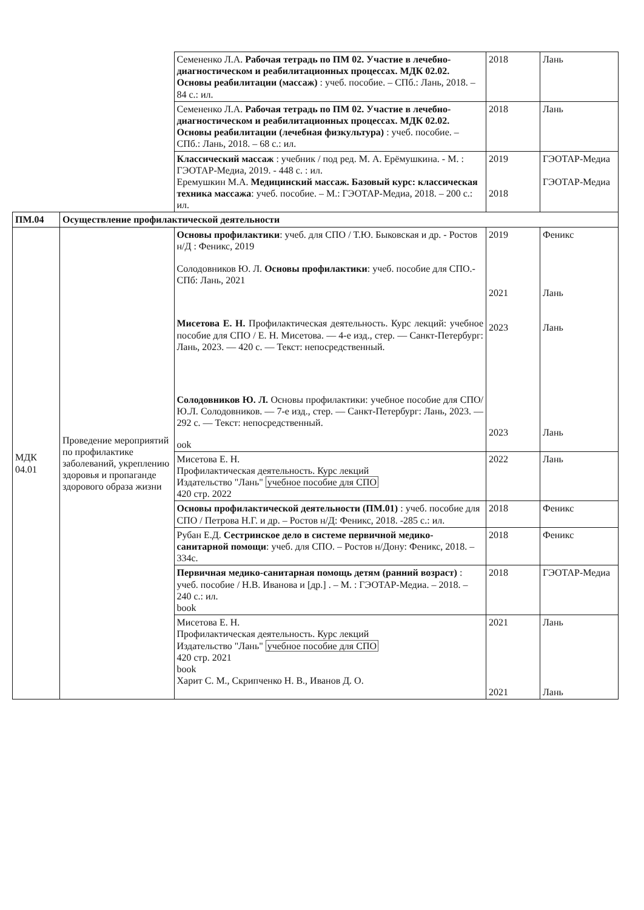| | | Семененко Л.А. Рабочая тетрадь по ПМ 02. Участие в лечебно-диагностическом и реабилитационных процессах. МДК 02.02. Основы реабилитации (массаж) : учеб. пособие. – СПб.: Лань, 2018. – 84 с.: ил. | 2018 | Лань |
| | | Семененко Л.А. Рабочая тетрадь по ПМ 02. Участие в лечебно-диагностическом и реабилитационных процессах. МДК 02.02. Основы реабилитации (лечебная физкультура) : учеб. пособие. – СПб.: Лань, 2018. – 68 с.: ил. | 2018 | Лань |
| | | Классический массаж : учебник / под ред. М. А. Ерёмушкина. - М. : ГЭОТАР-Медиа, 2019. - 448 с. : ил. Еремушкин М.А. Медицинский массаж. Базовый курс: классическая техника массажа : учеб. пособие. – М.: ГЭОТАР-Медиа, 2018. – 200 с.: ил. | 2019 2018 | ГЭОТАР-Медиа ГЭОТАР-Медиа |
| ПМ.04 | Осуществление профилактической деятельности | | | |
| МДК 04.01 | Проведение мероприятий по профилактике заболеваний, укреплению здоровья и пропаганде здорового образа жизни | Основы профилактики : учеб. для СПО / Т.Ю. Быковская и др. - Ростов н/Д : Феникс, 2019 Солодовников Ю. Л. Основы профилактики : учеб. пособие для СПО.- СПб: Лань, 2021 Мисетова Е. Н. Профилактическая деятельность. Курс лекций: учебное пособие для СПО / Е. Н. Мисетова. — 4-е изд., стер. — Санкт-Петербург: Лань, 2023. — 420 с. — Текст: непосредственный. Солодовников Ю. Л. Основы профилактики: учебное пособие для СПО/Ю.Л. Солодовников. — 7-е изд., стер. — Санкт-Петербург: Лань, 2023. — 292 с. — Текст: непосредственный. ook | 2019 2021 2023 2023 | Феникс Лань Лань Лань |
| | | Мисетова Е. Н. Профилактическая деятельность. Курс лекций Издательство "Лань" учебное пособие для СПО 420 стр. 2022 | 2022 | Лань |
| | | Основы профилактической деятельности (ПМ.01) : учеб. пособие для СПО / Петрова Н.Г. и др. – Ростов н/Д: Феникс, 2018. -285 с.: ил. | 2018 | Феникс |
| | | Рубан Е.Д. Сестринское дело в системе первичной медико-санитарной помощи : учеб. для СПО. – Ростов н/Дону: Феникс, 2018. – 334с. | 2018 | Феникс |
| | | Первичная медико-санитарная помощь детям (ранний возраст) : учеб. пособие / Н.В. Иванова и [др.] . – М. : ГЭОТАР-Медиа. – 2018. – 240 с.: ил. book | 2018 | ГЭОТАР-Медиа |
| | | Мисетова Е. Н. Профилактическая деятельность. Курс лекций Издательство "Лань" учебное пособие для СПО 420 стр. 2021 book Харит С. М., Скрипченко Н. В., Иванов Д. О. | 2021 2021 | Лань Лань |